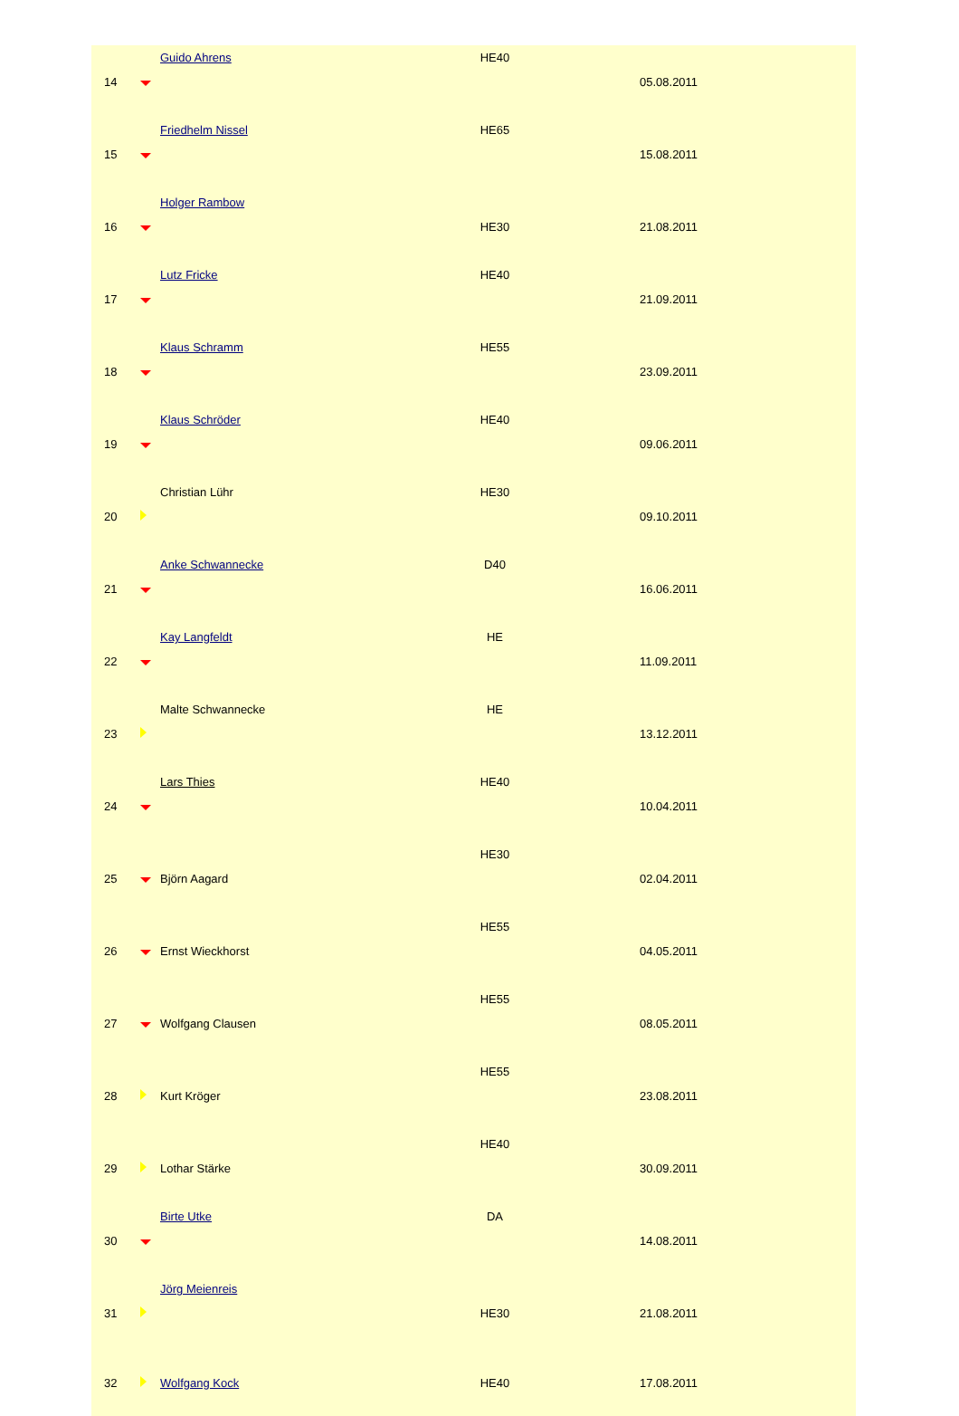| 14 | | Guido Ahrens | HE40 | 05.08.2011 |
| 15 | | Friedhelm Nissel | HE65 | 15.08.2011 |
| 16 | | Holger Rambow | HE30 | 21.08.2011 |
| 17 | | Lutz Fricke | HE40 | 21.09.2011 |
| 18 | | Klaus Schramm | HE55 | 23.09.2011 |
| 19 | | Klaus Schröder | HE40 | 09.06.2011 |
| 20 | | Christian Lühr | HE30 | 09.10.2011 |
| 21 | | Anke Schwannecke | D40 | 16.06.2011 |
| 22 | | Kay Langfeldt | HE | 11.09.2011 |
| 23 | | Malte Schwannecke | HE | 13.12.2011 |
| 24 | | Lars Thies | HE40 | 10.04.2011 |
| 25 | | Björn Aagard | HE30 | 02.04.2011 |
| 26 | | Ernst Wieckhorst | HE55 | 04.05.2011 |
| 27 | | Wolfgang Clausen | HE55 | 08.05.2011 |
| 28 | | Kurt Kröger | HE55 | 23.08.2011 |
| 29 | | Lothar Stärke | HE40 | 30.09.2011 |
| 30 | | Birte Utke | DA | 14.08.2011 |
| 31 | | Jörg Meienreis | HE30 | 21.08.2011 |
| 32 | | Wolfgang Kock | HE40 | 17.08.2011 |